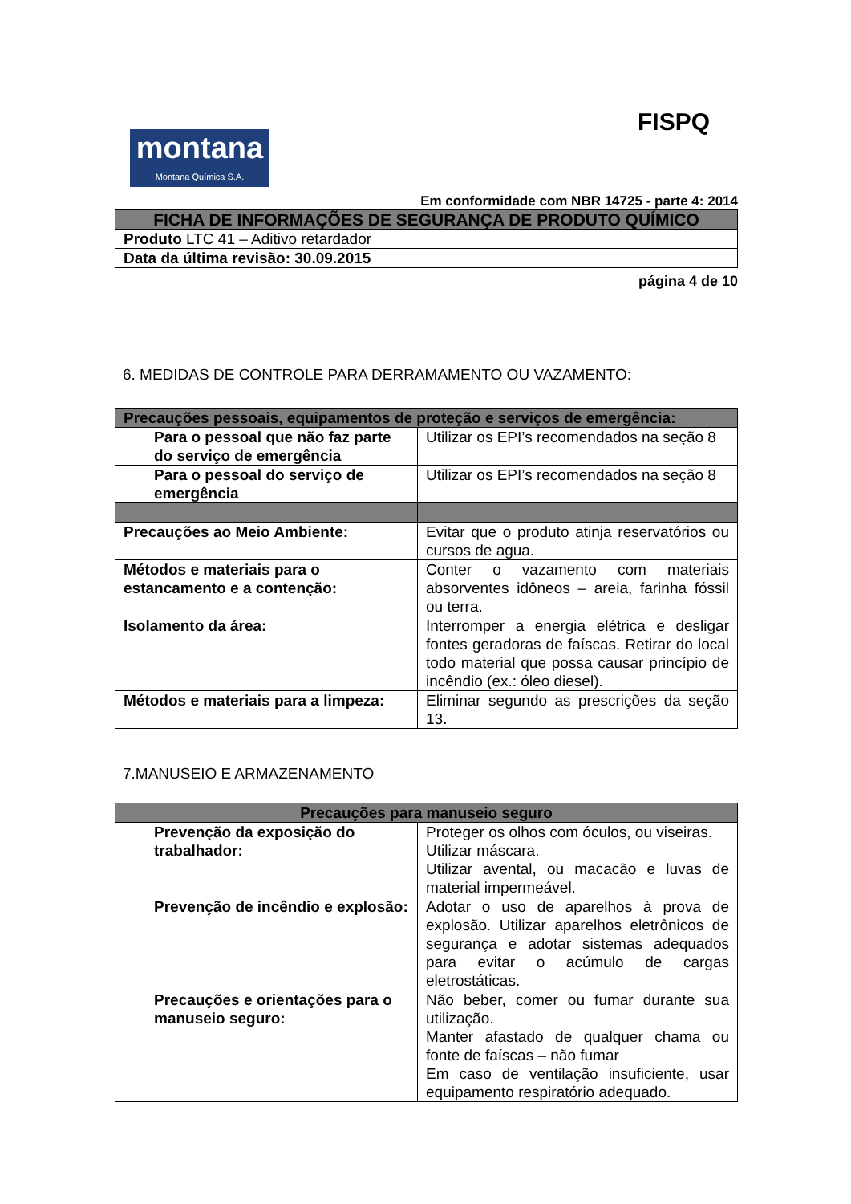montana
Montana Química S.A.
FISPQ
Em conformidade com NBR 14725 - parte 4: 2014
| FICHA DE INFORMAÇÕES DE SEGURANÇA DE PRODUTO QUÍMICO |
| Produto LTC 41 – Aditivo retardador |
| Data da última revisão: 30.09.2015 |
página 4 de 10
6. MEDIDAS DE CONTROLE PARA DERRAMAMENTO OU VAZAMENTO:
| Precauções pessoais, equipamentos de proteção e serviços de emergência: | |
| Para o pessoal que não faz parte do serviço de emergência | Utilizar os EPI’s recomendados na seção 8 |
| Para o pessoal do serviço de emergência | Utilizar os EPI’s recomendados na seção 8 |
| Precauções ao Meio Ambiente: | Evitar que o produto atinja reservatórios ou cursos de agua. |
| Métodos e materiais para o estancamento e a contenção: | Conter o vazamento com materiais absorventes idôneos – areia, farinha fóssil ou terra. |
| Isolamento da área: | Interromper a energia elétrica e desligar fontes geradoras de faíscas. Retirar do local todo material que possa causar princípio de incêndio (ex.: óleo diesel). |
| Métodos e materiais para a limpeza: | Eliminar segundo as prescrições da seção 13. |
7.MANUSEIO E ARMAZENAMENTO
| Precauções para manuseio seguro | |
| Prevenção da exposição do trabalhador: | Proteger os olhos com óculos, ou viseiras. Utilizar máscara. Utilizar avental, ou macacão e luvas de material impermeável. |
| Prevenção de incêndio e explosão: | Adotar o uso de aparelhos à prova de explosão. Utilizar aparelhos eletrônicos de segurança e adotar sistemas adequados para evitar o acúmulo de cargas eletrostáticas. |
| Precauções e orientações para o manuseio seguro: | Não beber, comer ou fumar durante sua utilização. Manter afastado de qualquer chama ou fonte de faíscas – não fumar Em caso de ventilação insuficiente, usar equipamento respiratório adequado. |